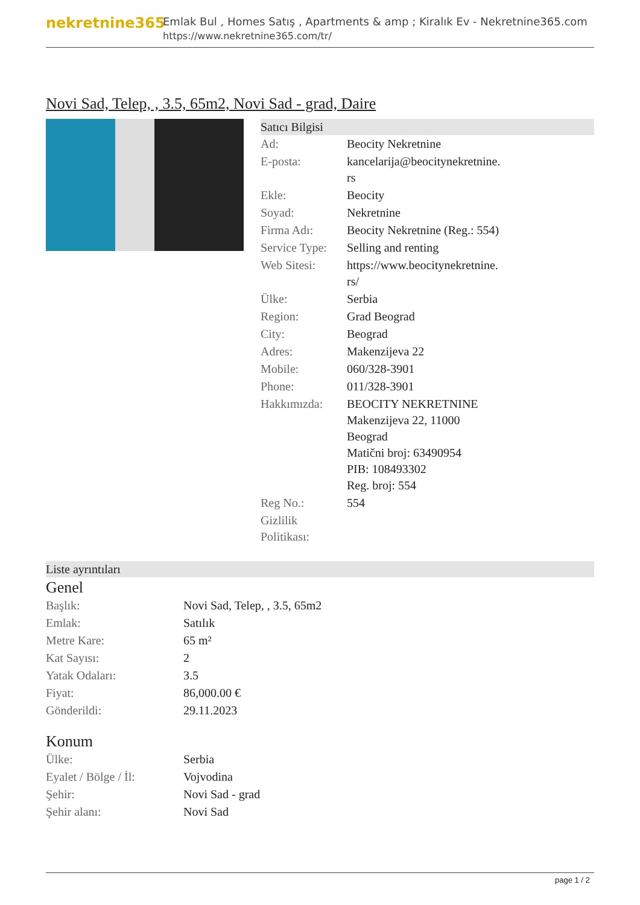nekretnine365
Emlak Bul , Homes Satış , Apartments & amp ; Kiralık Ev - Nekretnine365.com
https://www.nekretnine365.com/tr/
Novi Sad, Telep, , 3.5, 65m2, Novi Sad - grad, Daire
Satıcı Bilgisi
| Ad: | Beocity Nekretnine |
| E-posta: | kancelarija@beocitynekretnine. rs |
| Ekle: | Beocity |
| Soyad: | Nekretnine |
| Firma Adı: | Beocity Nekretnine (Reg.: 554) |
| Service Type: | Selling and renting |
| Web Sitesi: | https://www.beocitynekretnine. rs/ |
| Ülke: | Serbia |
| Region: | Grad Beograd |
| City: | Beograd |
| Adres: | Makenzijeva 22 |
| Mobile: | 060/328-3901 |
| Phone: | 011/328-3901 |
| Hakkımızda: | BEOCITY NEKRETNINE Makenzijeva 22, 11000 Beograd Matični broj: 63490954 PIB: 108493302 Reg. broj: 554 |
| Reg No.: | 554 |
| Gizlilik Politikası: | |
Liste ayrıntıları
Genel
| Başlık: | Novi Sad, Telep, , 3.5, 65m2 |
| Emlak: | Satılık |
| Metre Kare: | 65 m² |
| Kat Sayısı: | 2 |
| Yatak Odaları: | 3.5 |
| Fiyat: | 86,000.00 € |
| Gönderildi: | 29.11.2023 |
Konum
| Ülke: | Serbia |
| Eyalet / Bölge / İl: | Vojvodina |
| Şehir: | Novi Sad - grad |
| Şehir alanı: | Novi Sad |
page 1 / 2